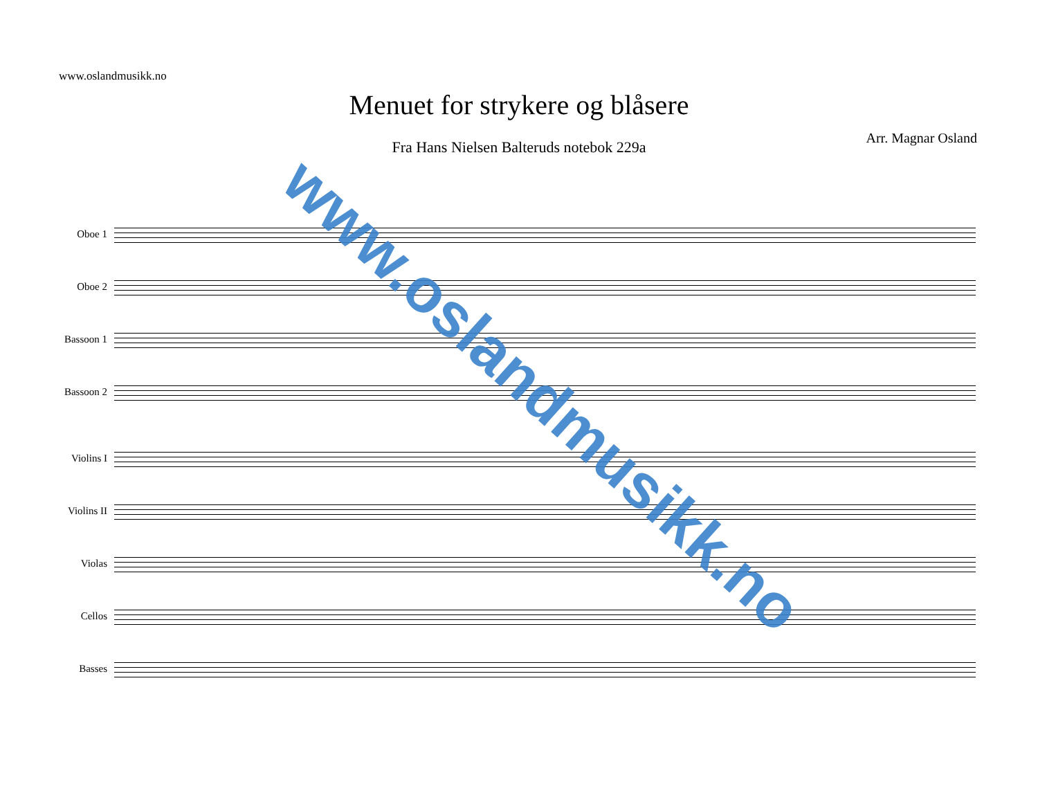www.oslandmusikk.no
Menuet for strykere og blåsere
Fra Hans Nielsen Balteruds notebok 229a
Arr. Magnar Osland
Oboe 1
Oboe 2
Bassoon 1
Bassoon 2
Violins I
Violins II
Violas
Cellos
Basses
www.oslandmusikk.no